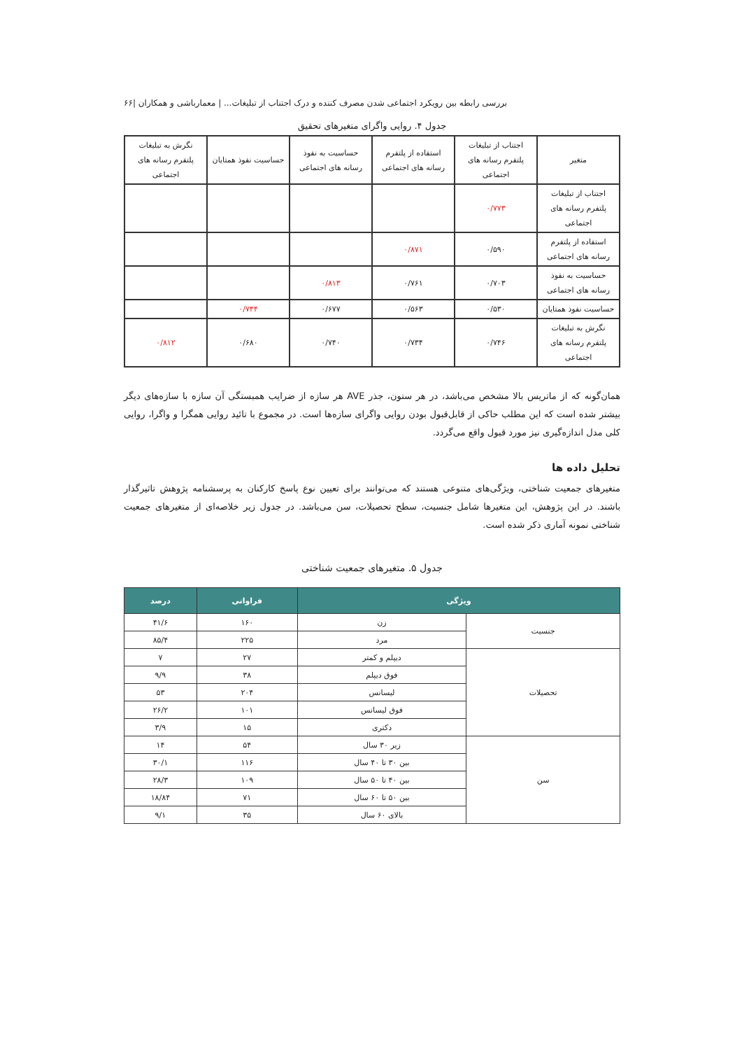بررسی رابطه بین رویکرد اجتماعی شدن مصرف کننده و درک اجتناب از تبلیغات... | معمارباشی و همکاران |۶۶
جدول ۴. روایی واگرای متغیرهای تحقیق
| متغیر | اجتناب از تبلیغات پلتفرم رسانه های اجتماعی | استفاده از پلتفرم رسانه های اجتماعی | حساسیت به نفوذ رسانه های اجتماعی | حساسیت نفوذ همتایان | نگرش به تبلیغات پلتفرم رسانه های اجتماعی |
| --- | --- | --- | --- | --- | --- |
| اجتناب از تبلیغات پلتفرم رسانه های اجتماعی | ۰/۷۷۳ | | | | |
| استفاده از پلتفرم رسانه های اجتماعی | ۰/۵۹۰ | ۰/۸۷۱ | | | |
| حساسیت به نفوذ رسانه های اجتماعی | ۰/۷۰۳ | ۰/۷۶۱ | ۰/۸۱۳ | | |
| حساسیت نفوذ همتایان | ۰/۵۳۰ | ۰/۵۶۳ | ۰/۶۷۷ | ۰/۷۴۴ | |
| نگرش به تبلیغات پلتفرم رسانه های اجتماعی | ۰/۷۴۶ | ۰/۷۳۴ | ۰/۷۴۰ | ۰/۶۸۰ | ۰/۸۱۲ |
همان‌گونه که از ماتریس بالا مشخص می‌باشد، در هر ستون، جذر AVE هر سازه از ضرایب همبستگی آن سازه با سازه‌های دیگر بیشتر شده است که این مطلب حاکی از قابل‌قبول بودن روایی واگرای سازه‌ها است. در مجموع با تائید روایی همگرا و واگرا، روایی کلی مدل اندازه‌گیری نیز مورد قبول واقع می‌گردد.
تحلیل داده ها
متغیرهای جمعیت شناختی، ویژگی‌های متنوعی هستند که می‌توانند برای تعیین نوع پاسخ کارکنان به پرسشنامه پژوهش تاثیرگذار باشند. در این پژوهش، این متغیرها شامل جنسیت، سطح تحصیلات، سن می‌باشد. در جدول زیر خلاصه‌ای از متغیرهای جمعیت شناختی نمونه آماری ذکر شده است.
جدول ۵. متغیرهای جمعیت شناختی
| ویژگی | | فراوانی | درصد |
| --- | --- | --- | --- |
| جنسیت | زن | ۱۶۰ | ۴۱/۶ |
| | مرد | ۲۲۵ | ۸۵/۴ |
| تحصیلات | دیپلم و کمتر | ۲۷ | ۷ |
| | فوق دیپلم | ۳۸ | ۹/۹ |
| | لیسانس | ۲۰۴ | ۵۳ |
| | فوق لیسانس | ۱۰۱ | ۲۶/۲ |
| | دکتری | ۱۵ | ۳/۹ |
| سن | زیر ۳۰ سال | ۵۴ | ۱۴ |
| | بین ۳۰ تا ۴۰ سال | ۱۱۶ | ۳۰/۱ |
| | بین ۴۰ تا ۵۰ سال | ۱۰۹ | ۲۸/۳ |
| | بین ۵۰ تا ۶۰ سال | ۷۱ | ۱۸/۸۴ |
| | بالای ۶۰ سال | ۳۵ | ۹/۱ |